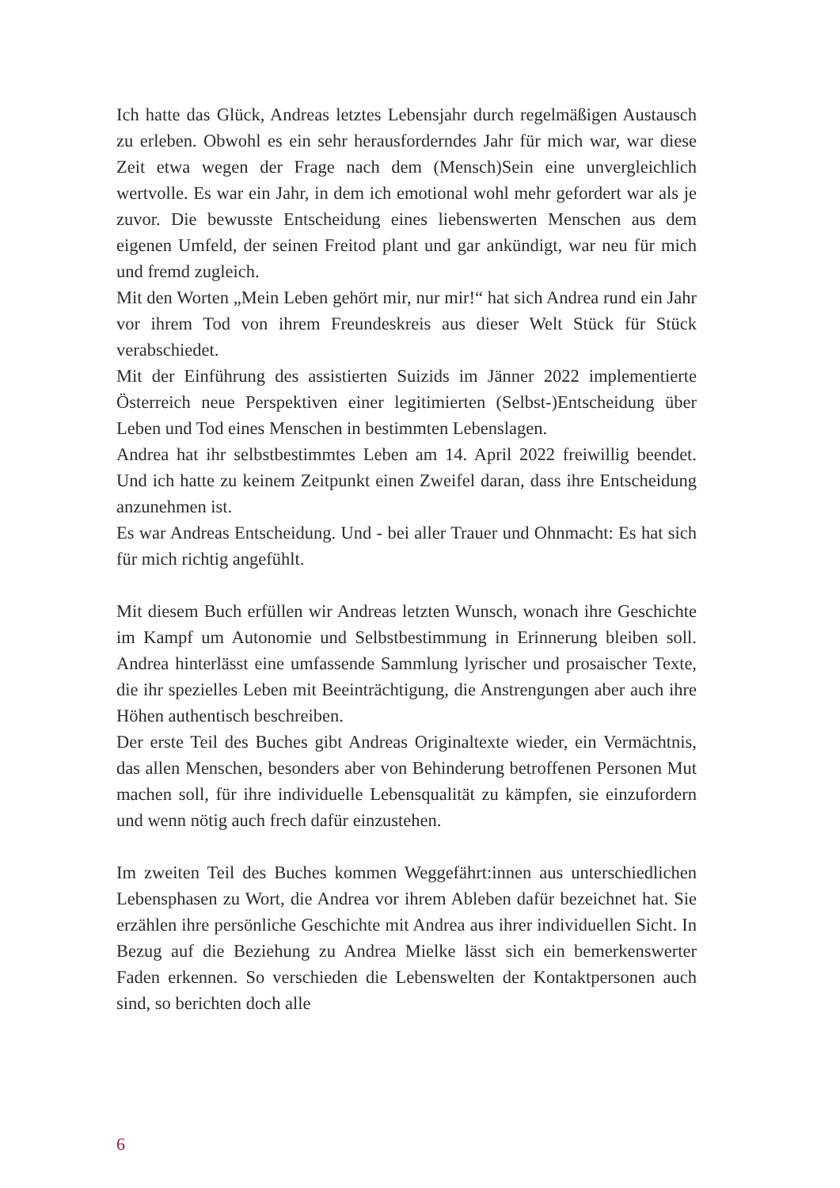Ich hatte das Glück, Andreas letztes Lebensjahr durch regelmäßigen Austausch zu erleben. Obwohl es ein sehr herausforderndes Jahr für mich war, war diese Zeit etwa wegen der Frage nach dem (Mensch)Sein eine unvergleichlich wertvolle. Es war ein Jahr, in dem ich emotional wohl mehr gefordert war als je zuvor. Die bewusste Entscheidung eines liebenswerten Menschen aus dem eigenen Umfeld, der seinen Freitod plant und gar ankündigt, war neu für mich und fremd zugleich.
Mit den Worten „Mein Leben gehört mir, nur mir!“ hat sich Andrea rund ein Jahr vor ihrem Tod von ihrem Freundeskreis aus dieser Welt Stück für Stück verabschiedet.
Mit der Einführung des assistierten Suizids im Jänner 2022 implementierte Österreich neue Perspektiven einer legitimierten (Selbst-)Entscheidung über Leben und Tod eines Menschen in bestimmten Lebenslagen.
Andrea hat ihr selbstbestimmtes Leben am 14. April 2022 freiwillig beendet. Und ich hatte zu keinem Zeitpunkt einen Zweifel daran, dass ihre Entscheidung anzunehmen ist.
Es war Andreas Entscheidung. Und - bei aller Trauer und Ohnmacht: Es hat sich für mich richtig angefühlt.
Mit diesem Buch erfüllen wir Andreas letzten Wunsch, wonach ihre Geschichte im Kampf um Autonomie und Selbstbestimmung in Erinnerung bleiben soll. Andrea hinterlässt eine umfassende Sammlung lyrischer und prosaischer Texte, die ihr spezielles Leben mit Beeinträchtigung, die Anstrengungen aber auch ihre Höhen authentisch beschreiben.
Der erste Teil des Buches gibt Andreas Originaltexte wieder, ein Vermächtnis, das allen Menschen, besonders aber von Behinderung betroffenen Personen Mut machen soll, für ihre individuelle Lebensqualität zu kämpfen, sie einzufordern und wenn nötig auch frech dafür einzustehen.
Im zweiten Teil des Buches kommen Weggefährt:innen aus unterschiedlichen Lebensphasen zu Wort, die Andrea vor ihrem Ableben dafür bezeichnet hat. Sie erzählen ihre persönliche Geschichte mit Andrea aus ihrer individuellen Sicht. In Bezug auf die Beziehung zu Andrea Mielke lässt sich ein bemerkenswerter Faden erkennen. So verschieden die Lebenswelten der Kontaktpersonen auch sind, so berichten doch alle
6